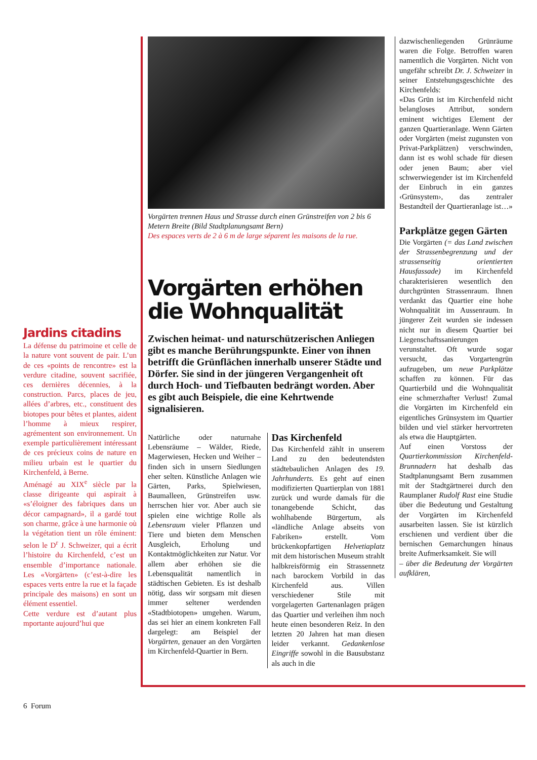Jardins citadins
La défense du patrimoine et celle de la nature vont souvent de pair. L’un de ces «points de rencontre» est la verdure citadine, souvent sacrifiée, ces dernières décennies, à la construction. Parcs, places de jeu, allées d’arbres, etc., constituent des biotopes pour bêtes et plantes, aident l’homme à mieux respirer, agrémentent son environnement. Un exemple particulièrement intéressant de ces précieux coins de nature en milieu urbain est le quartier du Kirchenfeld, à Berne.
Aménagé au XIX<sup>e</sup> siècle par la classe dirigeante qui aspirait à «s’éloigner des fabriques dans un décor campagnard», il a gardé tout son charme, grâce à une harmonie où la végétation tient un rôle éminent: selon le D<sup>r</sup> J. Schweizer, qui a écrit l’histoire du Kirchenfeld, c’est un ensemble d’importance nationale. Les «Vorgärten» (c’est-à-dire les espaces verts entre la rue et la façade principale des maisons) en sont un élément essentiel.
Cette verdure est d’autant plus mportante aujourd’hui que
Vorgärten trennen Haus und Strasse durch einen Grünstreifen von 2 bis 6 Metern Breite (Bild Stadtplanungsamt Bern)
Des espaces verts de 2 à 6 m de large séparent les maisons de la rue.
Vorgärten erhöhen die Wohnqualität
Zwischen heimat- und naturschützerischen Anliegen gibt es manche Berührungspunkte. Einer von ihnen betrifft die Grünflächen innerhalb unserer Städte und Dörfer. Sie sind in der jüngeren Vergangenheit oft durch Hoch- und Tiefbauten bedrängt worden. Aber es gibt auch Beispiele, die eine Kehrtwende signalisieren.
Natürliche oder naturnahe Lebensräume – Wälder, Riede, Magerwiesen, Hecken und Weiher – finden sich in unsern Siedlungen eher selten. Künstliche Anlagen wie Gärten, Parks, Spielwiesen, Baumalleen, Grünstreifen usw. herrschen hier vor. Aber auch sie spielen eine wichtige Rolle als Lebensraum vieler Pflanzen und Tiere und bieten dem Menschen Ausgleich, Erholung und Kontaktmöglichkeiten zur Natur. Vor allem aber erhöhen sie die Lebensqualität namentlich in städtischen Gebieten. Es ist deshalb nötig, dass wir sorgsam mit diesen immer seltener werdenden «Stadtbiotopen» umgehen. Warum, das sei hier an einem konkreten Fall dargelegt: am Beispiel der Vorgärten, genauer an den Vorgärten im Kirchenfeld-Quartier in Bern.
Das Kirchenfeld
Das Kirchenfeld zählt in unserem Land zu den bedeutendsten städtebaulichen Anlagen des 19. Jahrhunderts. Es geht auf einen modifizierten Quartierplan von 1881 zurück und wurde damals für die tonangebende Schicht, das wohlhabende Bürgertum, als «ländliche Anlage abseits von Fabriken» erstellt. Vom brückenkopfartigen Helvetiaplatz mit dem historischen Museum strahlt halbkreisförmig ein Strassennetz nach barockem Vorbild in das Kirchenfeld aus. Villen verschiedener Stile mit vorgelagerten Gartenanlagen prägen das Quartier und verleihen ihm noch heute einen besonderen Reiz. In den letzten 20 Jahren hat man diesen leider verkannt. Gedankenlose Eingriffe sowohl in die Bausubstanz als auch in die
dazwischenliegenden Grünräume waren die Folge. Betroffen waren namentlich die Vorgärten. Nicht von ungefähr schreibt Dr. J. Schweizer in seiner Entstehungsgeschichte des Kirchenfelds:
«Das Grün ist im Kirchenfeld nicht belangloses Attribut, sondern eminent wichtiges Element der ganzen Quartieranlage. Wenn Gärten oder Vorgärten (meist zugunsten von Privat-Parkplätzen) verschwinden, dann ist es wohl schade für diesen oder jenen Baum; aber viel schwerwiegender ist im Kirchenfeld der Einbruch in ein ganzes ‹Grünsystem›, das zentraler Bestandteil der Quartieranlage ist…»
Parkplätze gegen Gärten
Die Vorgärten (= das Land zwischen der Strassenbegrenzung und der strassenseitig orientierten Hausfassade) im Kirchenfeld charakterisieren wesentlich den durchgrünten Strassenraum. Ihnen verdankt das Quartier eine hohe Wohnqualität im Aussenraum. In jüngerer Zeit wurden sie indessen nicht nur in diesem Quartier bei Liegenschaftssanierungen verunstaltet. Oft wurde sogar versucht, das Vorgartengrün aufzugeben, um neue Parkplätze schaffen zu können. Für das Quartierbild und die Wohnqualität eine schmerzhafter Verlust! Zumal die Vorgärten im Kirchenfeld ein eigentliches Grünsystem im Quartier bilden und viel stärker hervortreten als etwa die Hauptgärten.
Auf einen Vorstoss der Quartierkommission Kirchenfeld-Brunnadern hat deshalb das Stadtplanungsamt Bern zusammen mit der Stadtgärtnerei durch den Raumplaner Rudolf Rast eine Studie über die Bedeutung und Gestaltung der Vorgärten im Kirchenfeld ausarbeiten lassen. Sie ist kürzlich erschienen und verdient über die bernischen Gemarchungen hinaus breite Aufmerksamkeit. Sie will
– über die Bedeutung der Vorgärten aufklären,
6 Forum